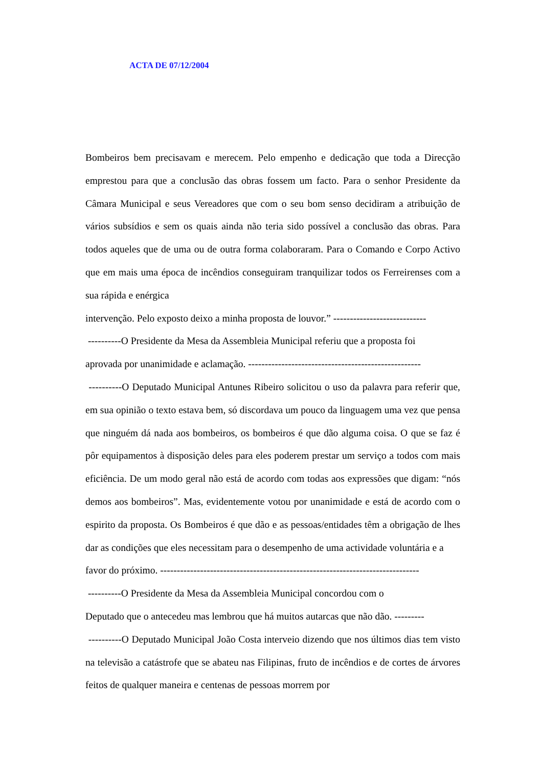ACTA DE 07/12/2004
Bombeiros bem precisavam e merecem. Pelo empenho e dedicação que toda a Direcção emprestou para que a conclusão das obras fossem um facto. Para o senhor Presidente da Câmara Municipal e seus Vereadores que com o seu bom senso decidiram a atribuição de vários subsídios e sem os quais ainda não teria sido possível a conclusão das obras. Para todos aqueles que de uma ou de outra forma colaboraram. Para o Comando e Corpo Activo que em mais uma época de incêndios conseguiram tranquilizar todos os Ferreirenses com a sua rápida e enérgica
intervenção. Pelo exposto deixo a minha proposta de louvor.” ----------------------------
----------O Presidente da Mesa da Assembleia Municipal referiu que a proposta foi
aprovada por unanimidade e aclamação. ----------------------------------------------------
----------O Deputado Municipal Antunes Ribeiro solicitou o uso da palavra para referir que, em sua opinião o texto estava bem, só discordava um pouco da linguagem uma vez que pensa que ninguém dá nada aos bombeiros, os bombeiros é que dão alguma coisa. O que se faz é pôr equipamentos à disposição deles para eles poderem prestar um serviço a todos com mais eficiência. De um modo geral não está de acordo com todas aos expressões que digam: “nós demos aos bombeiros”. Mas, evidentemente votou por unanimidade e está de acordo com o espirito da proposta. Os Bombeiros é que dão e as pessoas/entidades têm a obrigação de lhes dar as condições que eles necessitam para o desempenho de uma actividade voluntária e a
favor do próximo. ------------------------------------------------------------------------------
----------O Presidente da Mesa da Assembleia Municipal concordou com o
Deputado que o antecedeu mas lembrou que há muitos autarcas que não dão. ---------
----------O Deputado Municipal João Costa interveio dizendo que nos últimos dias tem visto na televisão a catástrofe que se abateu nas Filipinas, fruto de incêndios e de cortes de árvores feitos de qualquer maneira e centenas de pessoas morrem por